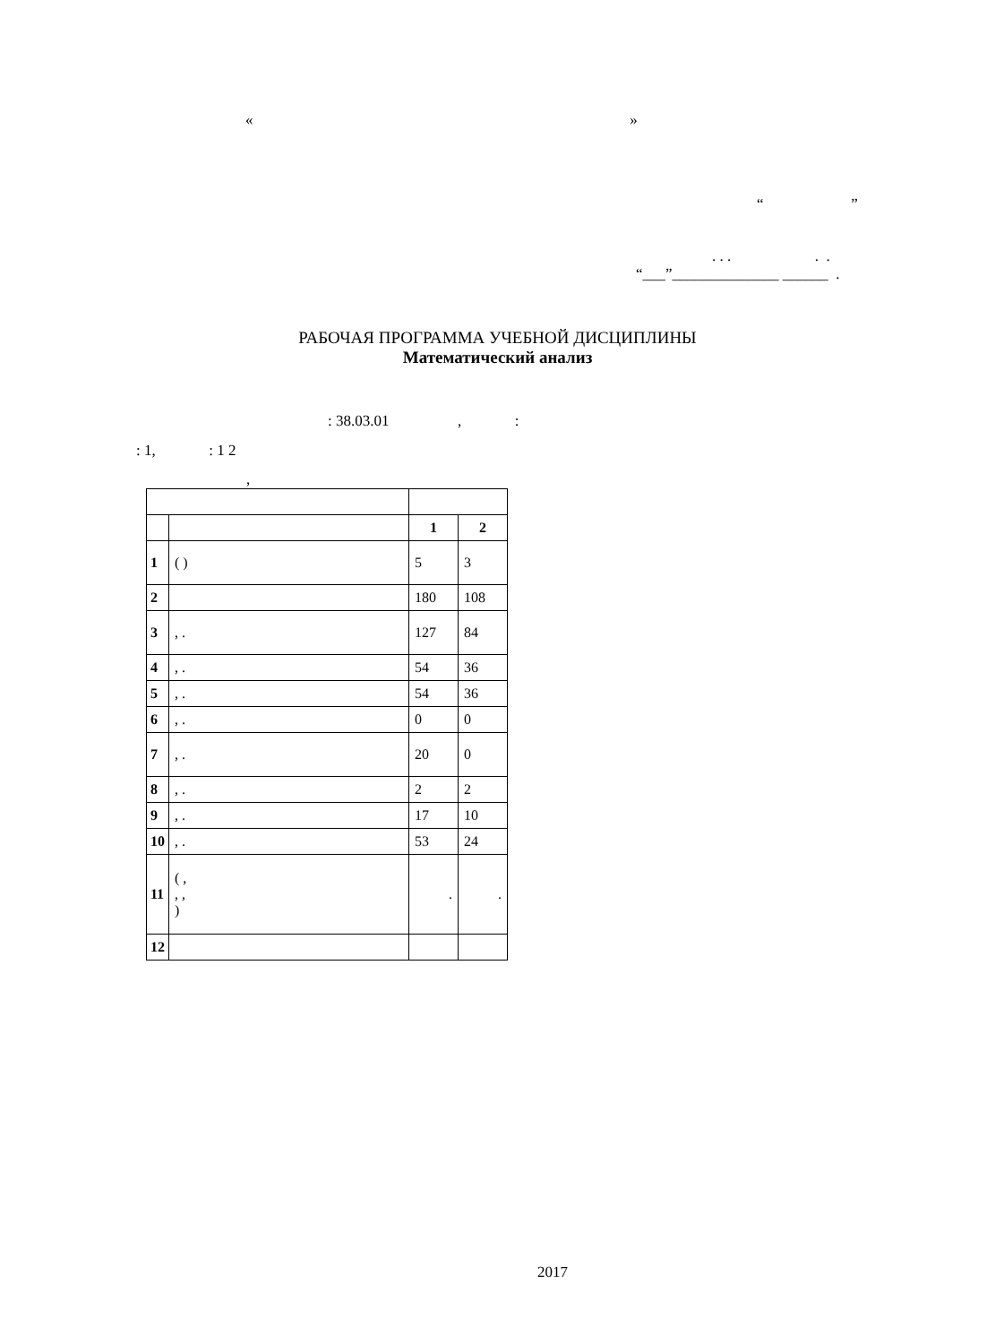« »
“ ”
. . . . .
“___”______________ ______ .
РАБОЧАЯ ПРОГРАММА УЧЕБНОЙ ДИСЦИПЛИНЫ
Математический анализ
: 38.03.01 , :
: 1, : 1 2
,
| | | 1 | 2 |
| 1 | ( ) | 5 | 3 |
| 2 | | 180 | 108 |
| 3 | , . | 127 | 84 |
| 4 | , . | 54 | 36 |
| 5 | , . | 54 | 36 |
| 6 | , . | 0 | 0 |
| 7 | , . | 20 | 0 |
| 8 | , . | 2 | 2 |
| 9 | , . | 17 | 10 |
| 10 | , . | 53 | 24 |
| 11 | ( , , , ) | . | . |
| 12 | | | |
2017